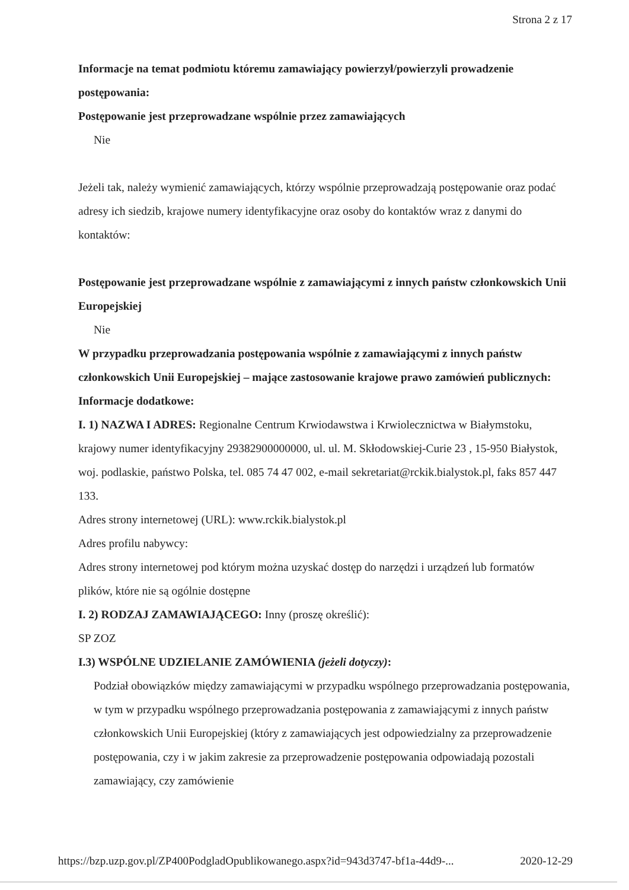Strona 2 z 17
Informacje na temat podmiotu któremu zamawiający powierzył/powierzyli prowadzenie postępowania:
Postępowanie jest przeprowadzane wspólnie przez zamawiających
Nie
Jeżeli tak, należy wymienić zamawiających, którzy wspólnie przeprowadzają postępowanie oraz podać adresy ich siedzib, krajowe numery identyfikacyjne oraz osoby do kontaktów wraz z danymi do kontaktów:
Postępowanie jest przeprowadzane wspólnie z zamawiającymi z innych państw członkowskich Unii Europejskiej
Nie
W przypadku przeprowadzania postępowania wspólnie z zamawiającymi z innych państw członkowskich Unii Europejskiej – mające zastosowanie krajowe prawo zamówień publicznych:
Informacje dodatkowe:
I. 1) NAZWA I ADRES: Regionalne Centrum Krwiodawstwa i Krwiolecznictwa w Białymstoku, krajowy numer identyfikacyjny 29382900000000, ul. ul. M. Skłodowskiej-Curie 23 , 15-950 Białystok, woj. podlaskie, państwo Polska, tel. 085 74 47 002, e-mail sekretariat@rckik.bialystok.pl, faks 857 447 133.
Adres strony internetowej (URL): www.rckik.bialystok.pl
Adres profilu nabywcy:
Adres strony internetowej pod którym można uzyskać dostęp do narzędzi i urządzeń lub formatów plików, które nie są ogólnie dostępne
I. 2) RODZAJ ZAMAWIAJĄCEGO: Inny (proszę określić):
SP ZOZ
I.3) WSPÓLNE UDZIELANIE ZAMÓWIENIA (jeżeli dotyczy):
Podział obowiązków między zamawiającymi w przypadku wspólnego przeprowadzania postępowania, w tym w przypadku wspólnego przeprowadzania postępowania z zamawiającymi z innych państw członkowskich Unii Europejskiej (który z zamawiających jest odpowiedzialny za przeprowadzenie postępowania, czy i w jakim zakresie za przeprowadzenie postępowania odpowiadają pozostali zamawiający, czy zamówienie
https://bzp.uzp.gov.pl/ZP400PodgladOpublikowanego.aspx?id=943d3747-bf1a-44d9-... 2020-12-29